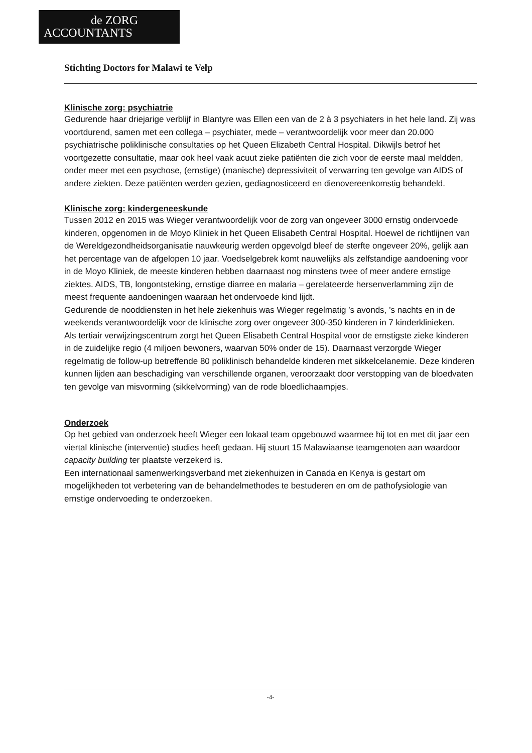de ZORG
ACCOUNTANTS
Stichting Doctors for Malawi te Velp
Klinische zorg: psychiatrie
Gedurende haar driejarige verblijf in Blantyre was Ellen een van de 2 à 3 psychiaters in het hele land. Zij was voortdurend, samen met een collega – psychiater, mede – verantwoordelijk voor meer dan 20.000 psychiatrische poliklinische consultaties op het Queen Elizabeth Central Hospital. Dikwijls betrof het voortgezette consultatie, maar ook heel vaak acuut zieke patiënten die zich voor de eerste maal meldden, onder meer met een psychose, (ernstige) (manische) depressiviteit of verwarring ten gevolge van AIDS of andere ziekten. Deze patiënten werden gezien, gediagnosticeerd en dienovereenkomstig behandeld.
Klinische zorg: kindergeneeskunde
Tussen 2012 en 2015 was Wieger verantwoordelijk voor de zorg van ongeveer 3000 ernstig ondervoede kinderen, opgenomen in de Moyo Kliniek in het Queen Elisabeth Central Hospital. Hoewel de richtlijnen van de Wereldgezondheidsorganisatie nauwkeurig werden opgevolgd bleef de sterfte ongeveer 20%, gelijk aan het percentage van de afgelopen 10 jaar. Voedselgebrek komt nauwelijks als zelfstandige aandoening voor in de Moyo Kliniek, de meeste kinderen hebben daarnaast nog minstens twee of meer andere ernstige ziektes. AIDS, TB, longontsteking, ernstige diarree en malaria – gerelateerde hersenverlamming zijn de meest frequente aandoeningen waaraan het ondervoede kind lijdt.
Gedurende de nooddiensten in het hele ziekenhuis was Wieger regelmatig ’s avonds, ’s nachts en in de weekends verantwoordelijk voor de klinische zorg over ongeveer 300-350 kinderen in 7 kinderklinieken.
Als tertiair verwijzingscentrum zorgt het Queen Elisabeth Central Hospital voor de ernstigste zieke kinderen in de zuidelijke regio (4 miljoen bewoners, waarvan 50% onder de 15). Daarnaast verzorgde Wieger regelmatig de follow-up betreffende 80 poliklinisch behandelde kinderen met sikkelcelanemie. Deze kinderen kunnen lijden aan beschadiging van verschillende organen, veroorzaakt door verstopping van de bloedvaten ten gevolge van misvorming (sikkelvorming) van de rode bloedlichaampjes.
Onderzoek
Op het gebied van onderzoek heeft Wieger een lokaal team opgebouwd waarmee hij tot en met dit jaar een viertal klinische (interventie) studies heeft gedaan. Hij stuurt 15 Malawiaanse teamgenoten aan waardoor capacity building ter plaatste verzekerd is.
Een internationaal samenwerkingsverband met ziekenhuizen in Canada en Kenya is gestart om mogelijkheden tot verbetering van de behandelmethodes te bestuderen en om de pathofysiologie van ernstige ondervoeding te onderzoeken.
-4-